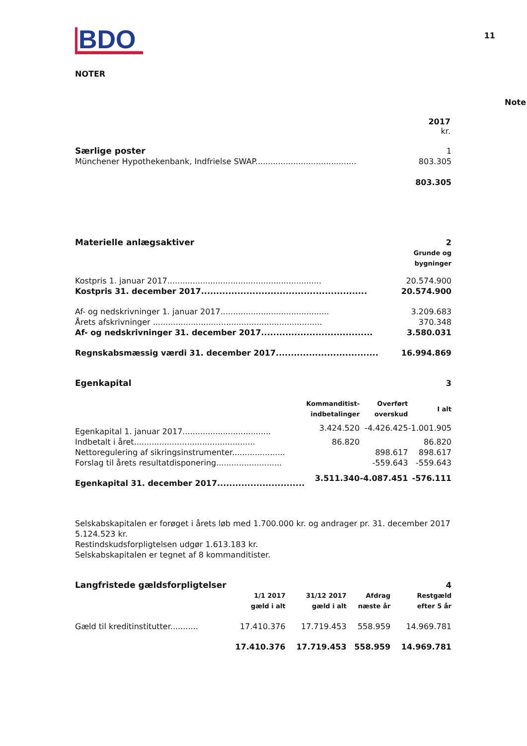BDO
11
NOTER
Note
2017
kr.
| Særlige poster | 1 |
| Münchener Hypothekenbank, Indfrielse SWAP........................................ | 803.305 |
| | 803.305 |
| Materielle anlægsaktiver | 2 |
| | Grunde og bygninger |
| Kostpris 1. januar 2017............................................................. | 20.574.900 |
| Kostpris 31. december 2017....................................................... | 20.574.900 |
| Af- og nedskrivninger 1. januar 2017........................................... | 3.209.683 |
| Årets afskrivninger ................................................................... | 370.348 |
| Af- og nedskrivninger 31. december 2017..................................... | 3.580.031 |
| Regnskabsmæssig værdi 31. december 2017.................................. | 16.994.869 |
| Egenkapital | 3 |
| | Kommanditist- indbetalinger | Overført overskud | I alt |
| Egenkapital 1. januar 2017................................... | 3.424.520 | -4.426.425 | -1.001.905 |
| Indbetalt i året................................................ | 86.820 | | 86.820 |
| Nettoregulering af sikringsinstrumenter..................... | | 898.617 | 898.617 |
| Forslag til årets resultatdisponering.......................... | | -559.643 | -559.643 |
| Egenkapital 31. december 2017............................. | 3.511.340 | -4.087.451 | -576.111 |
Selskabskapitalen er forøget i årets løb med 1.700.000 kr. og andrager pr. 31. december 2017 5.124.523 kr.
Restindskudsforpligtelsen udgør 1.613.183 kr.
Selskabskapitalen er tegnet af 8 kommanditister.
| Langfristede gældsforpligtelser | 4 |
| | 1/1 2017 gæld i alt | 31/12 2017 gæld i alt | Afdrag næste år | Restgæld efter 5 år |
| Gæld til kreditinstitutter........... | 17.410.376 | 17.719.453 | 558.959 | 14.969.781 |
| | 17.410.376 | 17.719.453 | 558.959 | 14.969.781 |